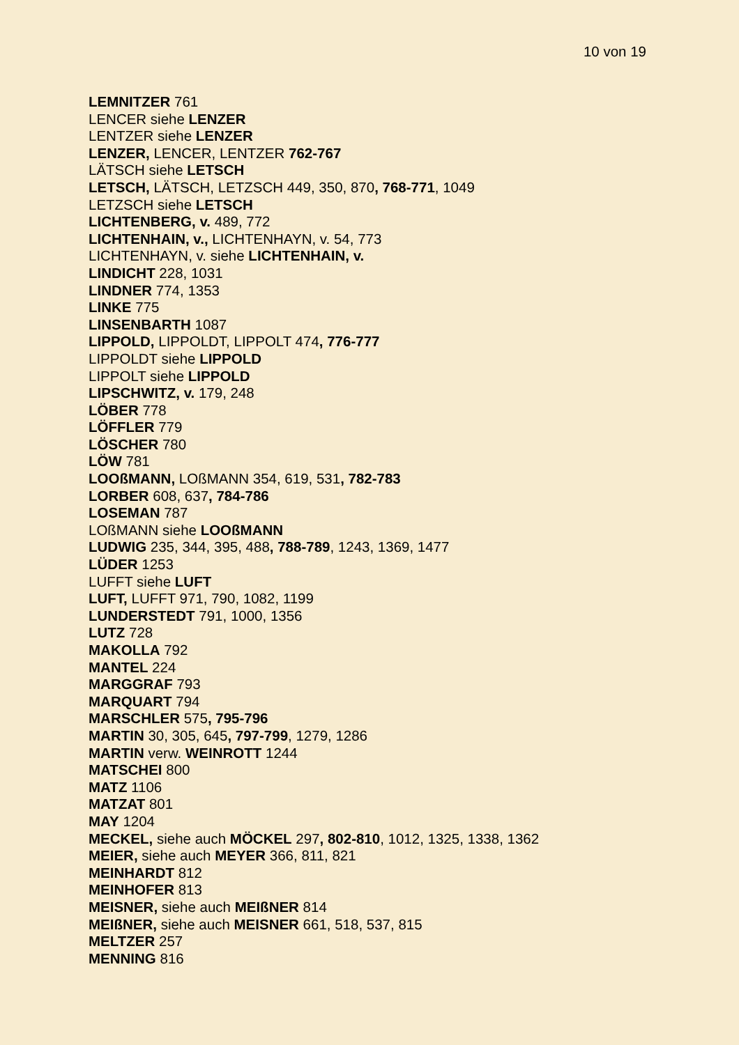10 von 19
LEMNITZER 761
LENCER siehe LENZER
LENTZER siehe LENZER
LENZER, LENCER, LENTZER 762-767
LÄTSCH siehe LETSCH
LETSCH, LÄTSCH, LETZSCH 449, 350, 870, 768-771, 1049
LETZSCH siehe LETSCH
LICHTENBERG, v. 489, 772
LICHTENHAIN, v., LICHTENHAYN, v. 54, 773
LICHTENHAYN, v. siehe LICHTENHAIN, v.
LINDICHT 228, 1031
LINDNER 774, 1353
LINKE 775
LINSENBARTH 1087
LIPPOLD, LIPPOLDT, LIPPOLT 474, 776-777
LIPPOLDT siehe LIPPOLD
LIPPOLT siehe LIPPOLD
LIPSCHWITZ, v. 179, 248
LÖBER 778
LÖFFLER 779
LÖSCHER 780
LÖW 781
LOOßMANN, LOßMANN 354, 619, 531, 782-783
LORBER 608, 637, 784-786
LOSEMAN 787
LOßMANN siehe LOOßMANN
LUDWIG 235, 344, 395, 488, 788-789, 1243, 1369, 1477
LÜDER 1253
LUFFT siehe LUFT
LUFT, LUFFT 971, 790, 1082, 1199
LUNDERSTEDT 791, 1000, 1356
LUTZ 728
MAKOLLA 792
MANTEL 224
MARGGRAF 793
MARQUART 794
MARSCHLER 575, 795-796
MARTIN 30, 305, 645, 797-799, 1279, 1286
MARTIN verw. WEINROTT 1244
MATSCHEI 800
MATZ 1106
MATZAT 801
MAY 1204
MECKEL, siehe auch MÖCKEL 297, 802-810, 1012, 1325, 1338, 1362
MEIER, siehe auch MEYER 366, 811, 821
MEINHARDT 812
MEINHOFER 813
MEISNER, siehe auch MEIßNER 814
MEIßNER, siehe auch MEISNER 661, 518, 537, 815
MELTZER 257
MENNING 816